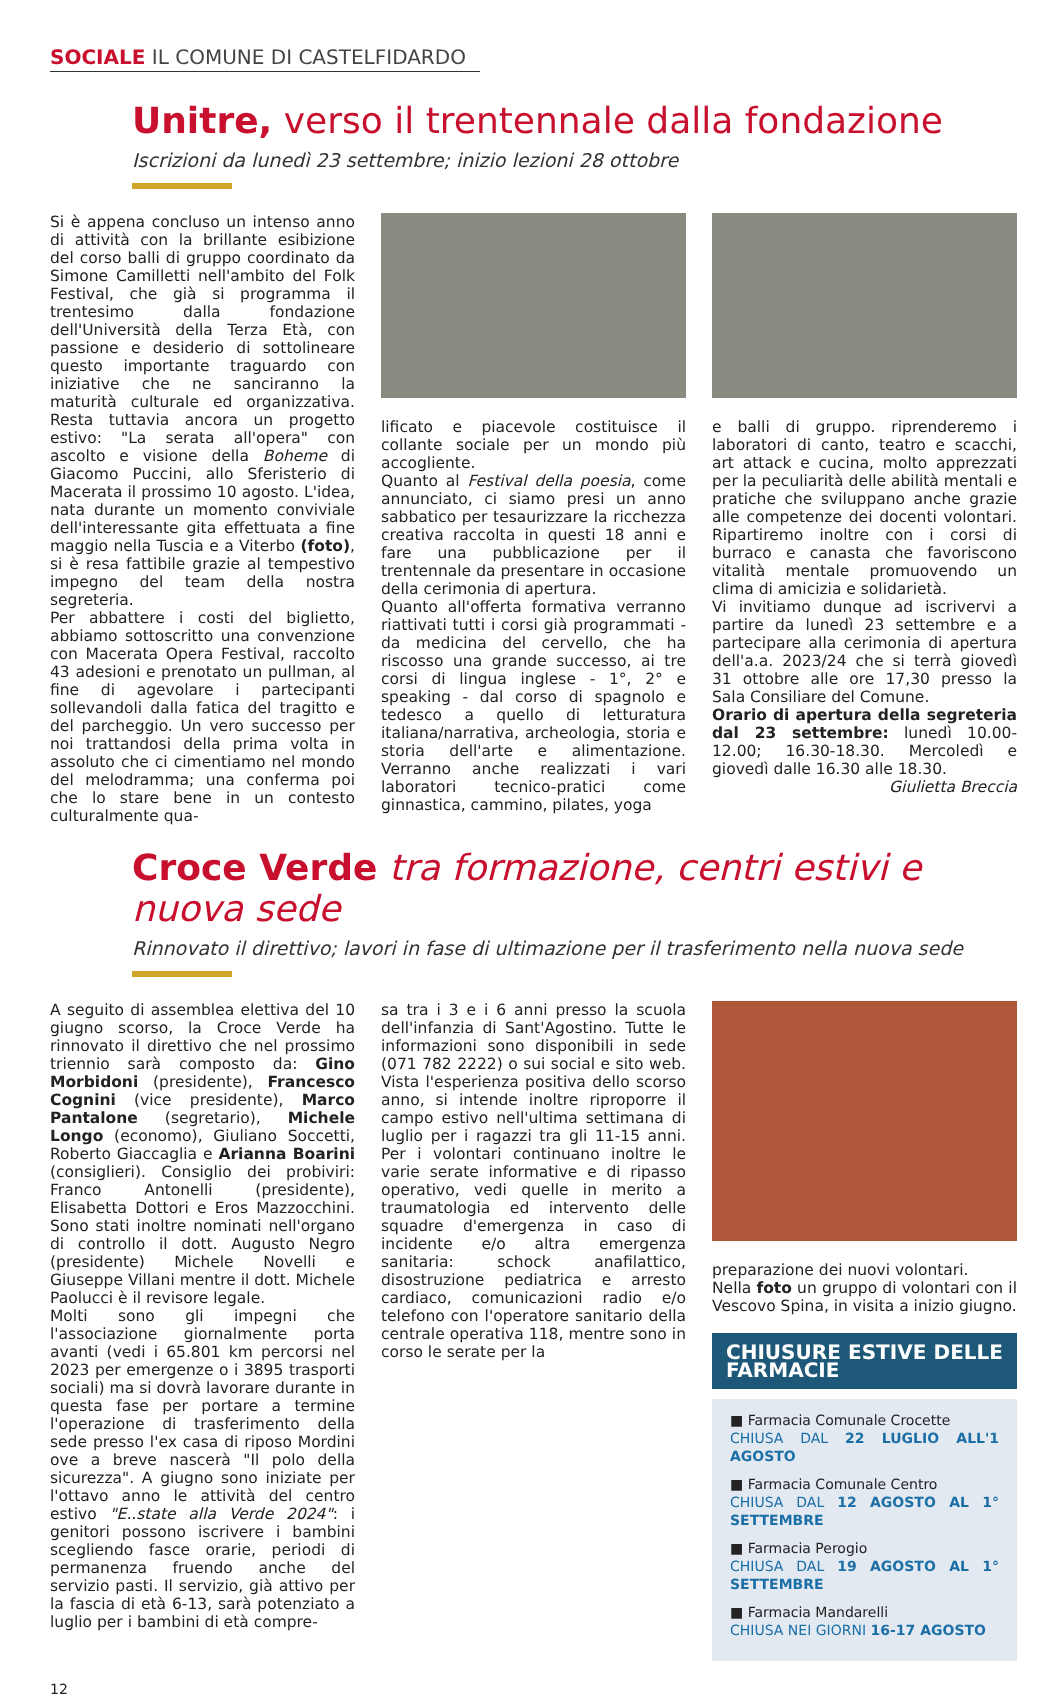SOCIALE IL COMUNE DI CASTELFIDARDO
Unitre, verso il trentennale dalla fondazione
Iscrizioni da lunedì 23 settembre; inizio lezioni 28 ottobre
Si è appena concluso un intenso anno di attività con la brillante esibizione del corso balli di gruppo coordinato da Simone Camilletti nell'ambito del Folk Festival, che già si programma il trentesimo dalla fondazione dell'Università della Terza Età, con passione e desiderio di sottolineare questo importante traguardo con iniziative che ne sanciranno la maturità culturale ed organizzativa. Resta tuttavia ancora un progetto estivo: "La serata all'opera" con ascolto e visione della Boheme di Giacomo Puccini, allo Sferisterio di Macerata il prossimo 10 agosto. L'idea, nata durante un momento conviviale dell'interessante gita effettuata a fine maggio nella Tuscia e a Viterbo (foto), si è resa fattibile grazie al tempestivo impegno del team della nostra segreteria.
Per abbattere i costi del biglietto, abbiamo sottoscritto una convenzione con Macerata Opera Festival, raccolto 43 adesioni e prenotato un pullman, al fine di agevolare i partecipanti sollevandoli dalla fatica del tragitto e del parcheggio. Un vero successo per noi trattandosi della prima volta in assoluto che ci cimentiamo nel mondo del melodramma; una conferma poi che lo stare bene in un contesto culturalmente qua-
lificato e piacevole costituisce il collante sociale per un mondo più accogliente.
Quanto al Festival della poesia, come annunciato, ci siamo presi un anno sabbatico per tesaurizzare la ricchezza creativa raccolta in questi 18 anni e fare una pubblicazione per il trentennale da presentare in occasione della cerimonia di apertura.
Quanto all'offerta formativa verranno riattivati tutti i corsi già programmati - da medicina del cervello, che ha riscosso una grande successo, ai tre corsi di lingua inglese - 1°, 2° e speaking - dal corso di spagnolo e tedesco a quello di letturatura italiana/narrativa, archeologia, storia e storia dell'arte e alimentazione. Verranno anche realizzati i vari laboratori tecnico-pratici come ginnastica, cammino, pilates, yoga
e balli di gruppo. riprenderemo i laboratori di canto, teatro e scacchi, art attack e cucina, molto apprezzati per la peculiarità delle abilità mentali e pratiche che sviluppano anche grazie alle competenze dei docenti volontari. Ripartiremo inoltre con i corsi di burraco e canasta che favoriscono vitalità mentale promuovendo un clima di amicizia e solidarietà.
Vi invitiamo dunque ad iscrivervi a partire da lunedì 23 settembre e a partecipare alla cerimonia di apertura dell'a.a. 2023/24 che si terrà giovedì 31 ottobre alle ore 17,30 presso la Sala Consiliare del Comune.
Orario di apertura della segreteria dal 23 settembre: lunedì 10.00-12.00; 16.30-18.30. Mercoledì e giovedì dalle 16.30 alle 18.30.
Giulietta Breccia
Croce Verde tra formazione, centri estivi e nuova sede
Rinnovato il direttivo; lavori in fase di ultimazione per il trasferimento nella nuova sede
A seguito di assemblea elettiva del 10 giugno scorso, la Croce Verde ha rinnovato il direttivo che nel prossimo triennio sarà composto da: Gino Morbidoni (presidente), Francesco Cognini (vice presidente), Marco Pantalone (segretario), Michele Longo (economo), Giuliano Soccetti, Roberto Giaccaglia e Arianna Boarini (consiglieri). Consiglio dei probiviri: Franco Antonelli (presidente), Elisabetta Dottori e Eros Mazzocchini. Sono stati inoltre nominati nell'organo di controllo il dott. Augusto Negro (presidente) Michele Novelli e Giuseppe Villani mentre il dott. Michele Paolucci è il revisore legale.
Molti sono gli impegni che l'associazione giornalmente porta avanti (vedi i 65.801 km percorsi nel 2023 per emergenze o i 3895 trasporti sociali) ma si dovrà lavorare durante in questa fase per portare a termine l'operazione di trasferimento della sede presso l'ex casa di riposo Mordini ove a breve nascerà "Il polo della sicurezza". A giugno sono iniziate per l'ottavo anno le attività del centro estivo "E..state alla Verde 2024": i genitori possono iscrivere i bambini scegliendo fasce orarie, periodi di permanenza fruendo anche del servizio pasti. Il servizio, già attivo per la fascia di età 6-13, sarà potenziato a luglio per i bambini di età compre-
sa tra i 3 e i 6 anni presso la scuola dell'infanzia di Sant'Agostino. Tutte le informazioni sono disponibili in sede (071 782 2222) o sui social e sito web. Vista l'esperienza positiva dello scorso anno, si intende inoltre riproporre il campo estivo nell'ultima settimana di luglio per i ragazzi tra gli 11-15 anni. Per i volontari continuano inoltre le varie serate informative e di ripasso operativo, vedi quelle in merito a traumatologia ed intervento delle squadre d'emergenza in caso di incidente e/o altra emergenza sanitaria: schock anafilattico, disostruzione pediatrica e arresto cardiaco, comunicazioni radio e/o telefono con l'operatore sanitario della centrale operativa 118, mentre sono in corso le serate per la
preparazione dei nuovi volontari.
Nella foto un gruppo di volontari con il Vescovo Spina, in visita a inizio giugno.
CHIUSURE ESTIVE DELLE FARMACIE
■ Farmacia Comunale Crocette
CHIUSA DAL 22 LUGLIO ALL'1 AGOSTO
■ Farmacia Comunale Centro
CHIUSA DAL 12 AGOSTO AL 1° SETTEMBRE
■ Farmacia Perogio
CHIUSA DAL 19 AGOSTO AL 1° SETTEMBRE
■ Farmacia Mandarelli
CHIUSA NEI GIORNI 16-17 AGOSTO
12